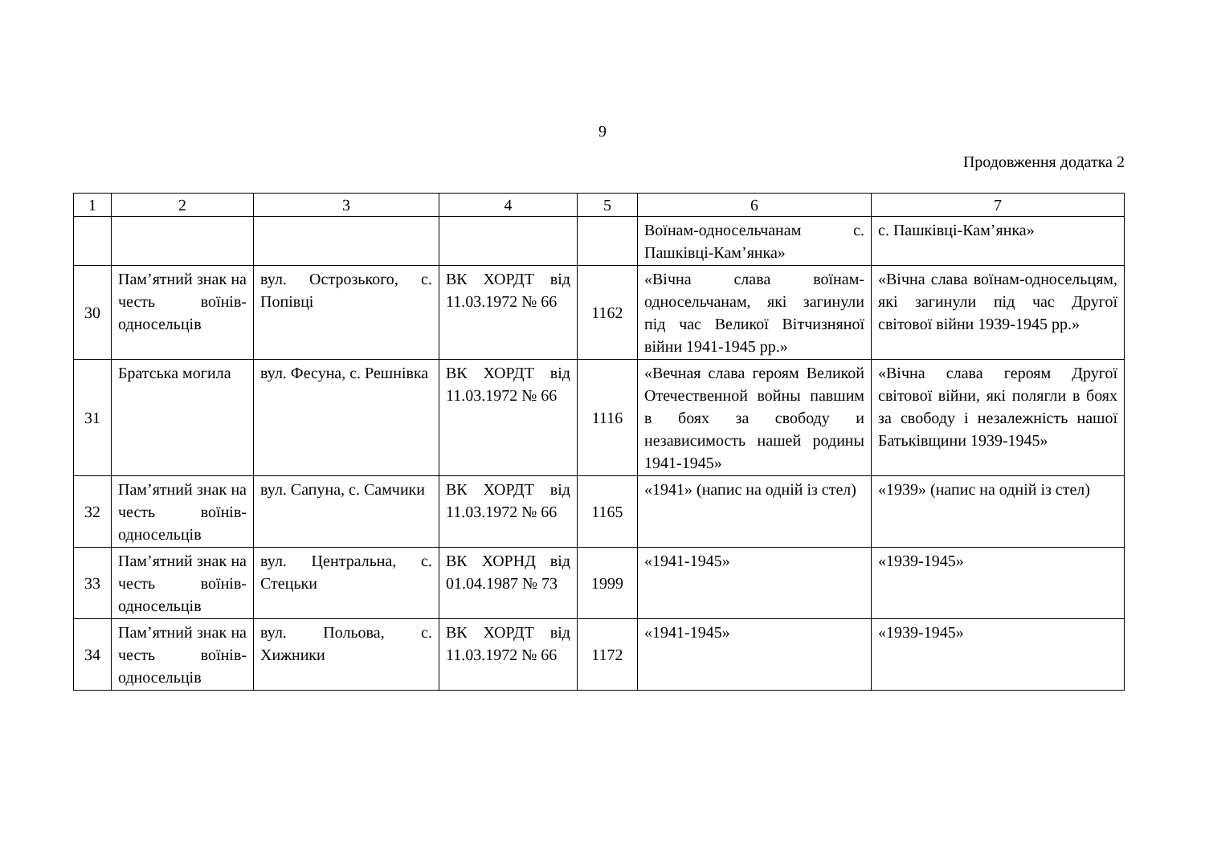9
Продовження додатка 2
| 1 | 2 | 3 | 4 | 5 | 6 | 7 |
| --- | --- | --- | --- | --- | --- | --- |
| | | | | | Воїнам-односельчанам с. Пашківці-Кам’янка» | с. Пашківці-Кам’янка» |
| 30 | Пам’ятний знак на честь воїнів-односельців | вул. Острозького, с. Попівці | ВК ХОРДТ від 11.03.1972 № 66 | 1162 | «Вічна слава воїнам-односельчанам, які загинули під час Великої Вітчизняної війни 1941-1945 рр.» | «Вічна слава воїнам-односельцям, які загинули під час Другої світової війни 1939-1945 рр.» |
| 31 | Братська могила | вул. Фесуна, с. Решнівка | ВК ХОРДТ від 11.03.1972 № 66 | 1116 | «Вечная слава героям Великой Отечественной войны павшим в боях за свободу и независимость нашей родины 1941-1945» | «Вічна слава героям Другої світової війни, які полягли в боях за свободу і незалежність нашої Батьківщини 1939-1945» |
| 32 | Пам’ятний знак на честь воїнів-односельців | вул. Сапуна, с. Самчики | ВК ХОРДТ від 11.03.1972 № 66 | 1165 | «1941» (напис на одній із стел) | «1939» (напис на одній із стел) |
| 33 | Пам’ятний знак на честь воїнів-односельців | вул. Центральна, с. Стецьки | ВК ХОРНД від 01.04.1987 № 73 | 1999 | «1941-1945» | «1939-1945» |
| 34 | Пам’ятний знак на честь воїнів-односельців | вул. Польова, с. Хижники | ВК ХОРДТ від 11.03.1972 № 66 | 1172 | «1941-1945» | «1939-1945» |